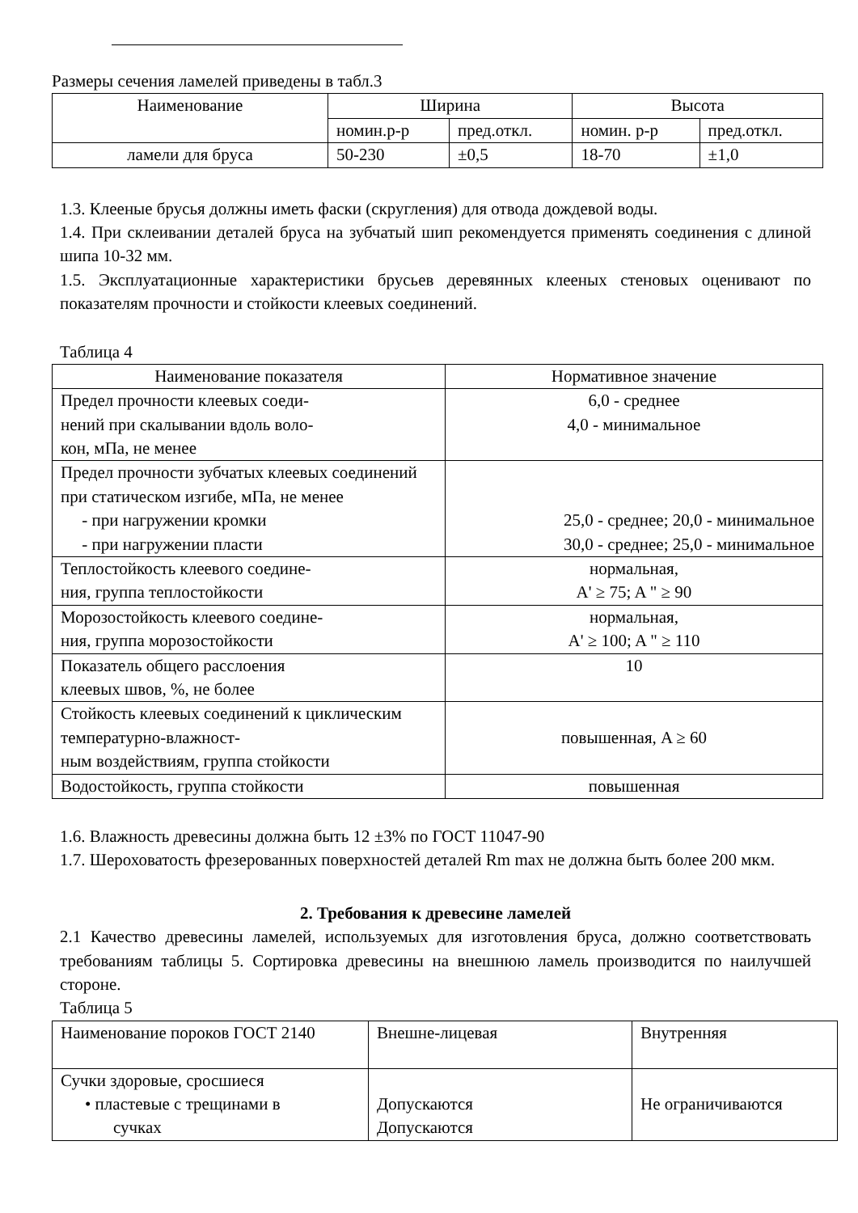Размеры сечения ламелей приведены в табл.3
| Наименование | Ширина | | Высота | |
| --- | --- | --- | --- | --- |
| | номин.р-р | пред.откл. | номин. р-р | пред.откл. |
| ламели для бруса | 50-230 | ±0,5 | 18-70 | ±1,0 |
1.3. Клееные брусья должны иметь фаски (скругления) для отвода дождевой воды.
1.4. При склеивании деталей бруса на зубчатый шип рекомендуется применять соединения с длиной шипа 10-32 мм.
1.5. Эксплуатационные характеристики брусьев деревянных клееных стеновых оценивают по показателям прочности и стойкости клеевых соединений.
Таблица 4
| Наименование показателя | Нормативное значение |
| --- | --- |
| Предел прочности клеевых соеди- нений при скалывании вдоль воло- кон, мПа, не менее | 6,0 - среднее 4,0 - минимальное |
| Предел прочности зубчатых клеевых соединений при статическом изгибе, мПа, не менее - при нагружении кромки - при нагружении пласти | 25,0 - среднее; 20,0 - минимальное 30,0 - среднее; 25,0 - минимальное |
| Теплостойкость клеевого соедине- ния, группа теплостойкости | нормальная, A' ≥ 75; A " ≥ 90 |
| Морозостойкость клеевого соедине- ния, группа морозостойкости | нормальная, A' ≥ 100; A " ≥ 110 |
| Показатель общего расслоения клеевых швов, %, не более | 10 |
| Стойкость клеевых соединений к циклическим температурно-влажност- ным воздействиям, группа стойкости | повышенная, A ≥ 60 |
| Водостойкость, группа стойкости | повышенная |
1.6. Влажность древесины должна быть 12 ±3% по ГОСТ 11047-90
1.7. Шероховатость фрезерованных поверхностей деталей Rm max не должна быть более 200 мкм.
2. Требования к древесине ламелей
2.1 Качество древесины ламелей, используемых для изготовления бруса, должно соответствовать требованиям таблицы 5. Сортировка древесины на внешнюю ламель производится по наилучшей стороне.
Таблица 5
| Наименование пороков ГОСТ 2140 | Внешне-лицевая | Внутренняя |
| Сучки здоровые, сросшиеся • пластевые с трещинами в сучках | Допускаются Допускаются | Не ограничиваются |